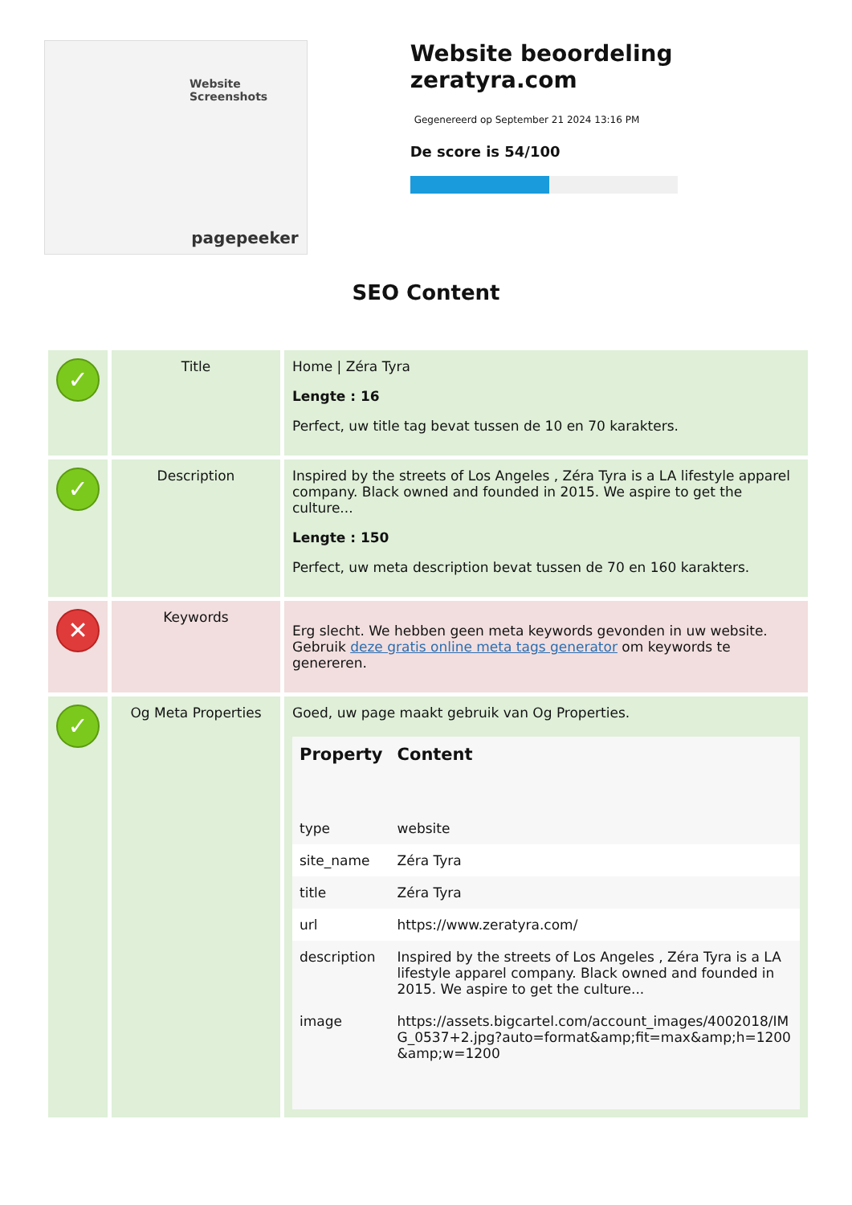Website Screenshots
pagepeeker
Website beoordeling zeratyra.com
Gegenereerd op September 21 2024 13:16 PM
De score is 54/100
SEO Content
| ✓ | Title | Home / Zéra Tyra Lengte : 16 Perfect, uw title tag bevat tussen de 10 en 70 karakters. |
| ✓ | Description | Inspired by the streets of Los Angeles , Zéra Tyra is a LA lifestyle apparel company. Black owned and founded in 2015. We aspire to get the culture... Lengte : 150 Perfect, uw meta description bevat tussen de 70 en 160 karakters. |
| ✕ | Keywords | Erg slecht. We hebben geen meta keywords gevonden in uw website. Gebruik deze gratis online meta tags generator om keywords te genereren. |
| ✓ | Og Meta Properties | Goed, uw page maakt gebruik van Og Properties. / Property / Content / / --- / --- / / type / website / / site_name / Zéra Tyra / / title / Zéra Tyra / / url / https://www.zeratyra.com/ / / description / Inspired by the streets of Los Angeles , Zéra Tyra is a LA lifestyle apparel company. Black owned and founded in 2015. We aspire to get the culture... / / image / https://assets.bigcartel.com/account_images/4002018/IMG_0537+2.jpg?auto=format&amp;fit=max&amp;h=1200&amp;w=1200 / |